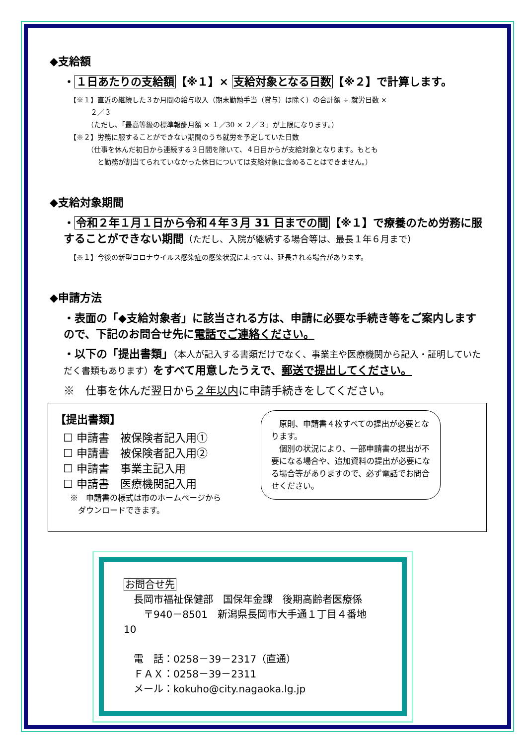◆支給額
・１日あたりの支給額【※１】× 支給対象となる日数【※２】で計算します。
【※１】直近の継続した３か月間の給与収入（期末勤勉手当（賞与）は除く）の合計額 ÷ 就労日数 ×
　　　２／３
　　　（ただし、「最高等級の標準報酬月額 × １／30 × ２／３」が上限になります。）
【※２】労務に服することができない期間のうち就労を予定していた日数
　　　（仕事を休んだ初日から連続する３日間を除いて、４日目からが支給対象となります。もとも
　　　　と勤務が割当てられていなかった休日については支給対象に含めることはできません。）
◆支給対象期間
・令和２年１月１日から令和４年３月 31 日までの間【※１】で療養のため労務に服することができない期間（ただし、入院が継続する場合等は、最長１年６月まで）
【※１】今後の新型コロナウイルス感染症の感染状況によっては、延長される場合があります。
◆申請方法
・表面の「◆支給対象者」に該当される方は、申請に必要な手続き等をご案内しますので、下記のお問合せ先に電話でご連絡ください。
・以下の「提出書類」（本人が記入する書類だけでなく、事業主や医療機関から記入・証明していただく書類もあります）をすべて用意したうえで、郵送で提出してください。
※　仕事を休んだ翌日から２年以内に申請手続きをしてください。
【提出書類】
☐ 申請書　被保険者記入用①
☐ 申請書　被保険者記入用②
☐ 申請書　事業主記入用
☐ 申請書　医療機関記入用
※　申請書の様式は市のホームページから
　ダウンロードできます。
　原則、申請書４枚すべての提出が必要となります。
　個別の状況により、一部申請書の提出が不要になる場合や、追加資料の提出が必要になる場合等がありますので、必ず電話でお問合せください。
お問合せ先
　長岡市福祉保健部　国保年金課　後期高齢者医療係
　　〒940－8501　新潟県長岡市大手通１丁目４番地 10
　電　話：0258－39－2317（直通）
　ＦＡＸ：0258－39－2311
　メール：kokuho@city.nagaoka.lg.jp